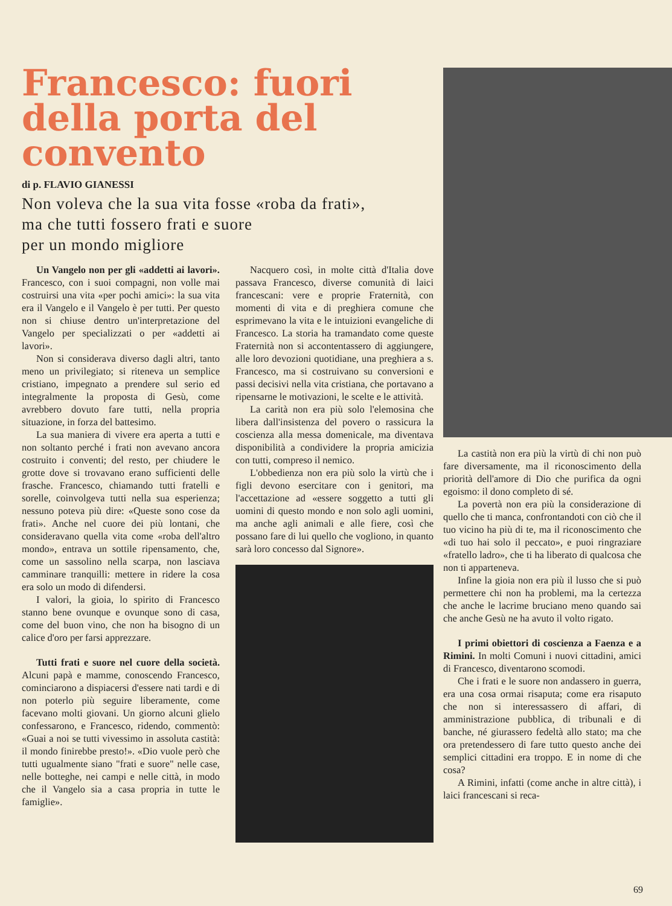Francesco: fuori della porta del convento
di p. FLAVIO GIANESSI
Non voleva che la sua vita fosse «roba da frati»,
ma che tutti fossero frati e suore
per un mondo migliore
Un Vangelo non per gli «addetti ai lavori». Francesco, con i suoi compagni, non volle mai costruirsi una vita «per pochi amici»: la sua vita era il Vangelo e il Vangelo è per tutti. Per questo non si chiuse dentro un'interpretazione del Vangelo per specializzati o per «addetti ai lavori».
Non si considerava diverso dagli altri, tanto meno un privilegiato; si riteneva un semplice cristiano, impegnato a prendere sul serio ed integralmente la proposta di Gesù, come avrebbero dovuto fare tutti, nella propria situazione, in forza del battesimo.
La sua maniera di vivere era aperta a tutti e non soltanto perché i frati non avevano ancora costruito i conventi; del resto, per chiudere le grotte dove si trovavano erano sufficienti delle frasche. Francesco, chiamando tutti fratelli e sorelle, coinvolgeva tutti nella sua esperienza; nessuno poteva più dire: «Queste sono cose da frati». Anche nel cuore dei più lontani, che consideravano quella vita come «roba dell'altro mondo», entrava un sottile ripensamento, che, come un sassolino nella scarpa, non lasciava camminare tranquilli: mettere in ridere la cosa era solo un modo di difendersi.
I valori, la gioia, lo spirito di Francesco stanno bene ovunque e ovunque sono di casa, come del buon vino, che non ha bisogno di un calice d'oro per farsi apprezzare.
Tutti frati e suore nel cuore della società. Alcuni papà e mamme, conoscendo Francesco, cominciarono a dispiacersi d'essere nati tardi e di non poterlo più seguire liberamente, come facevano molti giovani. Un giorno alcuni glielo confessarono, e Francesco, ridendo, commentò: «Guai a noi se tutti vivessimo in assoluta castità: il mondo finirebbe presto!». «Dio vuole però che tutti ugualmente siano "frati e suore" nelle case, nelle botteghe, nei campi e nelle città, in modo che il Vangelo sia a casa propria in tutte le famiglie».
Nacquero così, in molte città d'Italia dove passava Francesco, diverse comunità di laici francescani: vere e proprie Fraternità, con momenti di vita e di preghiera comune che esprimevano la vita e le intuizioni evangeliche di Francesco. La storia ha tramandato come queste Fraternità non si accontentassero di aggiungere, alle loro devozioni quotidiane, una preghiera a s. Francesco, ma si costruivano su conversioni e passi decisivi nella vita cristiana, che portavano a ripensarne le motivazioni, le scelte e le attività.
La carità non era più solo l'elemosina che libera dall'insistenza del povero o rassicura la coscienza alla messa domenicale, ma diventava disponibilità a condividere la propria amicizia con tutti, compreso il nemico.
L'obbedienza non era più solo la virtù che i figli devono esercitare con i genitori, ma l'accettazione ad «essere soggetto a tutti gli uomini di questo mondo e non solo agli uomini, ma anche agli animali e alle fiere, così che possano fare di lui quello che vogliono, in quanto sarà loro concesso dal Signore».
La castità non era più la virtù di chi non può fare diversamente, ma il riconoscimento della priorità dell'amore di Dio che purifica da ogni egoismo: il dono completo di sé.
La povertà non era più la considerazione di quello che ti manca, confrontandoti con ciò che il tuo vicino ha più di te, ma il riconoscimento che «di tuo hai solo il peccato», e puoi ringraziare «fratello ladro», che ti ha liberato di qualcosa che non ti apparteneva.
Infine la gioia non era più il lusso che si può permettere chi non ha problemi, ma la certezza che anche le lacrime bruciano meno quando sai che anche Gesù ne ha avuto il volto rigato.
I primi obiettori di coscienza a Faenza e a Rimini. In molti Comuni i nuovi cittadini, amici di Francesco, diventarono scomodi.
Che i frati e le suore non andassero in guerra, era una cosa ormai risaputa; come era risaputo che non si interessassero di affari, di amministrazione pubblica, di tribunali e di banche, né giurassero fedeltà allo stato; ma che ora pretendessero di fare tutto questo anche dei semplici cittadini era troppo. E in nome di che cosa?
A Rimini, infatti (come anche in altre città), i laici francescani si reca-
69